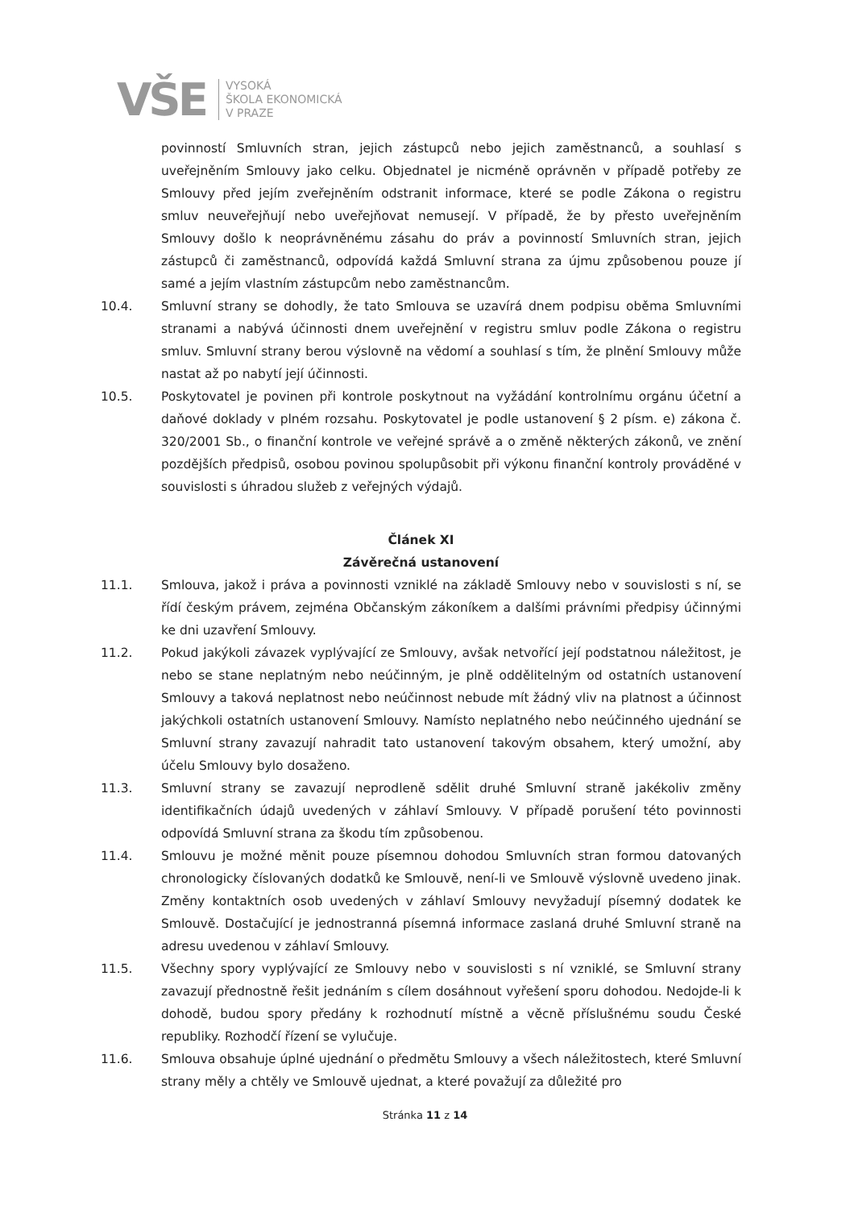VŠE
VYSOKÁ
ŠKOLA EKONOMICKÁ
V PRAZE
povinností Smluvních stran, jejich zástupců nebo jejich zaměstnanců, a souhlasí s uveřejněním Smlouvy jako celku. Objednatel je nicméně oprávněn v případě potřeby ze Smlouvy před jejím zveřejněním odstranit informace, které se podle Zákona o registru smluv neuveřejňují nebo uveřejňovat nemusejí. V případě, že by přesto uveřejněním Smlouvy došlo k neoprávněnému zásahu do práv a povinností Smluvních stran, jejich zástupců či zaměstnanců, odpovídá každá Smluvní strana za újmu způsobenou pouze jí samé a jejím vlastním zástupcům nebo zaměstnancům.
10.4. Smluvní strany se dohodly, že tato Smlouva se uzavírá dnem podpisu oběma Smluvními stranami a nabývá účinnosti dnem uveřejnění v registru smluv podle Zákona o registru smluv. Smluvní strany berou výslovně na vědomí a souhlasí s tím, že plnění Smlouvy může nastat až po nabytí její účinnosti.
10.5. Poskytovatel je povinen při kontrole poskytnout na vyžádání kontrolnímu orgánu účetní a daňové doklady v plném rozsahu. Poskytovatel je podle ustanovení § 2 písm. e) zákona č. 320/2001 Sb., o finanční kontrole ve veřejné správě a o změně některých zákonů, ve znění pozdějších předpisů, osobou povinou spolupůsobit při výkonu finanční kontroly prováděné v souvislosti s úhradou služeb z veřejných výdajů.
Článek XI
Závěrečná ustanovení
11.1. Smlouva, jakož i práva a povinnosti vzniklé na základě Smlouvy nebo v souvislosti s ní, se řídí českým právem, zejména Občanským zákoníkem a dalšími právními předpisy účinnými ke dni uzavření Smlouvy.
11.2. Pokud jakýkoli závazek vyplývající ze Smlouvy, avšak netvořící její podstatnou náležitost, je nebo se stane neplatným nebo neúčinným, je plně oddělitelným od ostatních ustanovení Smlouvy a taková neplatnost nebo neúčinnost nebude mít žádný vliv na platnost a účinnost jakýchkoli ostatních ustanovení Smlouvy. Namísto neplatného nebo neúčinného ujednání se Smluvní strany zavazují nahradit tato ustanovení takovým obsahem, který umožní, aby účelu Smlouvy bylo dosaženo.
11.3. Smluvní strany se zavazují neprodleně sdělit druhé Smluvní straně jakékoliv změny identifikačních údajů uvedených v záhlaví Smlouvy. V případě porušení této povinnosti odpovídá Smluvní strana za škodu tím způsobenou.
11.4. Smlouvu je možné měnit pouze písemnou dohodou Smluvních stran formou datovaných chronologicky číslovaných dodatků ke Smlouvě, není-li ve Smlouvě výslovně uvedeno jinak. Změny kontaktních osob uvedených v záhlaví Smlouvy nevyžadují písemný dodatek ke Smlouvě. Dostačující je jednostranná písemná informace zaslaná druhé Smluvní straně na adresu uvedenou v záhlaví Smlouvy.
11.5. Všechny spory vyplývající ze Smlouvy nebo v souvislosti s ní vzniklé, se Smluvní strany zavazují přednostně řešit jednáním s cílem dosáhnout vyřešení sporu dohodou. Nedojde-li k dohodě, budou spory předány k rozhodnutí místně a věcně příslušnému soudu České republiky. Rozhodčí řízení se vylučuje.
11.6. Smlouva obsahuje úplné ujednání o předmětu Smlouvy a všech náležitostech, které Smluvní strany měly a chtěly ve Smlouvě ujednat, a které považují za důležité pro
Stránka 11 z 14